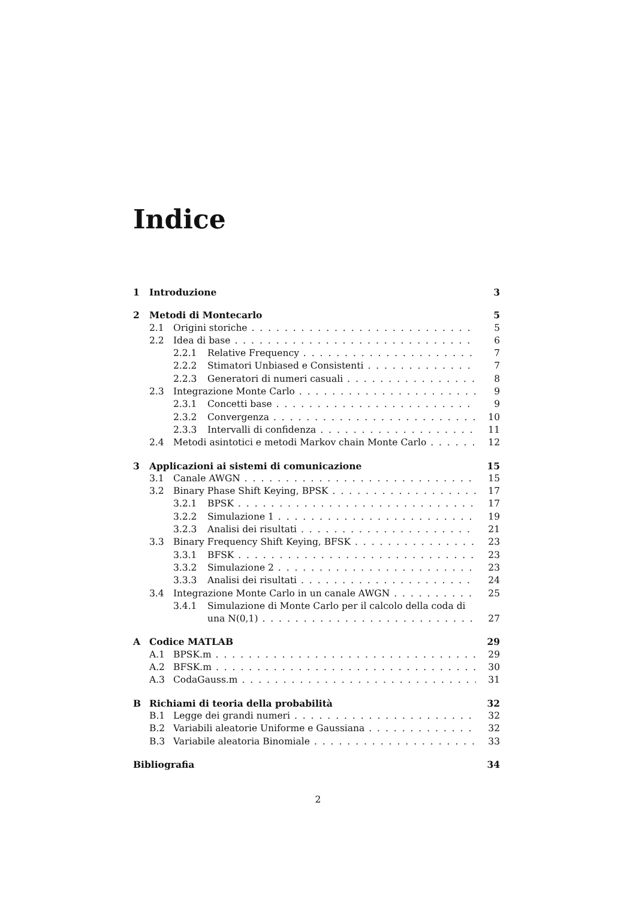Indice
1 Introduzione 3
2 Metodi di Montecarlo 5
2.1 Origini storiche 5
2.2 Idea di base 6
2.2.1 Relative Frequency 7
2.2.2 Stimatori Unbiased e Consistenti 7
2.2.3 Generatori di numeri casuali 8
2.3 Integrazione Monte Carlo 9
2.3.1 Concetti base 9
2.3.2 Convergenza 10
2.3.3 Intervalli di confidenza 11
2.4 Metodi asintotici e metodi Markov chain Monte Carlo 12
3 Applicazioni ai sistemi di comunicazione 15
3.1 Canale AWGN 15
3.2 Binary Phase Shift Keying, BPSK 17
3.2.1 BPSK 17
3.2.2 Simulazione 1 19
3.2.3 Analisi dei risultati 21
3.3 Binary Frequency Shift Keying, BFSK 23
3.3.1 BFSK 23
3.3.2 Simulazione 2 23
3.3.3 Analisi dei risultati 24
3.4 Integrazione Monte Carlo in un canale AWGN 25
3.4.1 Simulazione di Monte Carlo per il calcolo della coda di
una N(0,1) 27
A Codice MATLAB 29
A.1 BPSK.m 29
A.2 BFSK.m 30
A.3 CodaGauss.m 31
B Richiami di teoria della probabilità 32
B.1 Legge dei grandi numeri 32
B.2 Variabili aleatorie Uniforme e Gaussiana 32
B.3 Variabile aleatoria Binomiale 33
Bibliografia 34
2